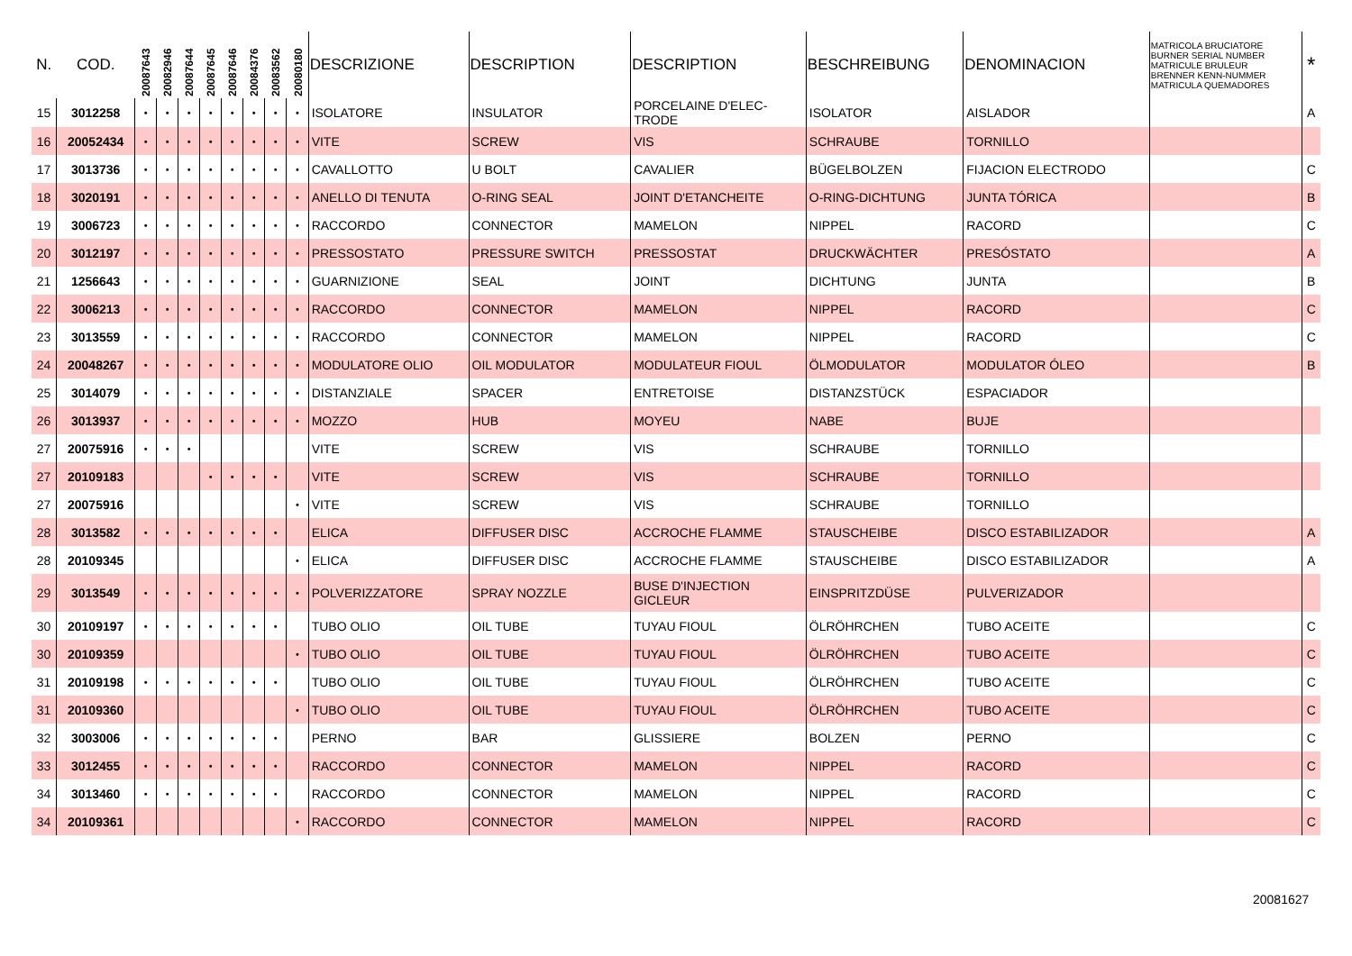| N. | COD. | 20087643 | 20082946 | 20087644 | 20087645 | 20087646 | 20084376 | 20083562 | 20080180 | DESCRIZIONE | DESCRIPTION | DESCRIPTION | BESCHREIBUNG | DENOMINACION | MATRICOLA BRUCIATORE BURNER SERIAL NUMBER MATRICULE BRULEUR BRENNER KENN-NUMMER MATRICULA QUEMADORES | * |
| --- | --- | --- | --- | --- | --- | --- | --- | --- | --- | --- | --- | --- | --- | --- | --- | --- |
| 15 | 3012258 | • | • | • | • | • | • | • | • | ISOLATORE | INSULATOR | PORCELAINE D'ELEC- TRODE | ISOLATOR | AISLADOR | | A |
| 16 | 20052434 | • | • | • | • | • | • | • | • | VITE | SCREW | VIS | SCHRAUBE | TORNILLO | | |
| 17 | 3013736 | • | • | • | • | • | • | • | • | CAVALLOTTO | U BOLT | CAVALIER | BÜGELBOLZEN | FIJACION ELECTRODO | | C |
| 18 | 3020191 | • | • | • | • | • | • | • | • | ANELLO DI TENUTA | O-RING SEAL | JOINT D'ETANCHEITE | O-RING-DICHTUNG | JUNTA TÓRICA | | B |
| 19 | 3006723 | • | • | • | • | • | • | • | • | RACCORDO | CONNECTOR | MAMELON | NIPPEL | RACORD | | C |
| 20 | 3012197 | • | • | • | • | • | • | • | • | PRESSOSTATO | PRESSURE SWITCH | PRESSOSTAT | DRUCKWÄCHTER | PRESÓSTATO | | A |
| 21 | 1256643 | • | • | • | • | • | • | • | • | GUARNIZIONE | SEAL | JOINT | DICHTUNG | JUNTA | | B |
| 22 | 3006213 | • | • | • | • | • | • | • | • | RACCORDO | CONNECTOR | MAMELON | NIPPEL | RACORD | | C |
| 23 | 3013559 | • | • | • | • | • | • | • | • | RACCORDO | CONNECTOR | MAMELON | NIPPEL | RACORD | | C |
| 24 | 20048267 | • | • | • | • | • | • | • | • | MODULATORE OLIO | OIL MODULATOR | MODULATEUR FIOUL | ÖLMODULATOR | MODULATOR ÓLEO | | B |
| 25 | 3014079 | • | • | • | • | • | • | • | • | DISTANZIALE | SPACER | ENTRETOISE | DISTANZSTÜCK | ESPACIADOR | | |
| 26 | 3013937 | • | • | • | • | • | • | • | • | MOZZO | HUB | MOYEU | NABE | BUJE | | |
| 27 | 20075916 | • | • | • | | | | | | VITE | SCREW | VIS | SCHRAUBE | TORNILLO | | |
| 27 | 20109183 | | | | • | • | • | • | | VITE | SCREW | VIS | SCHRAUBE | TORNILLO | | |
| 27 | 20075916 | | | | | | | | • | VITE | SCREW | VIS | SCHRAUBE | TORNILLO | | |
| 28 | 3013582 | • | • | • | • | • | • | • | | ELICA | DIFFUSER DISC | ACCROCHE FLAMME | STAUSCHEIBE | DISCO ESTABILIZADOR | | A |
| 28 | 20109345 | | | | | | | | • | ELICA | DIFFUSER DISC | ACCROCHE FLAMME | STAUSCHEIBE | DISCO ESTABILIZADOR | | A |
| 29 | 3013549 | • | • | • | • | • | • | • | • | POLVERIZZATORE | SPRAY NOZZLE | BUSE D'INJECTION GICLEUR | EINSPRITZDÜSE | PULVERIZADOR | | |
| 30 | 20109197 | • | • | • | • | • | • | • | | TUBO OLIO | OIL TUBE | TUYAU FIOUL | ÖLRÖHRCHEN | TUBO ACEITE | | C |
| 30 | 20109359 | | | | | | | | • | TUBO OLIO | OIL TUBE | TUYAU FIOUL | ÖLRÖHRCHEN | TUBO ACEITE | | C |
| 31 | 20109198 | • | • | • | • | • | • | • | | TUBO OLIO | OIL TUBE | TUYAU FIOUL | ÖLRÖHRCHEN | TUBO ACEITE | | C |
| 31 | 20109360 | | | | | | | | • | TUBO OLIO | OIL TUBE | TUYAU FIOUL | ÖLRÖHRCHEN | TUBO ACEITE | | C |
| 32 | 3003006 | • | • | • | • | • | • | • | | PERNO | BAR | GLISSIERE | BOLZEN | PERNO | | C |
| 33 | 3012455 | • | • | • | • | • | • | • | | RACCORDO | CONNECTOR | MAMELON | NIPPEL | RACORD | | C |
| 34 | 3013460 | • | • | • | • | • | • | • | | RACCORDO | CONNECTOR | MAMELON | NIPPEL | RACORD | | C |
| 34 | 20109361 | | | | | | | | • | RACCORDO | CONNECTOR | MAMELON | NIPPEL | RACORD | | C |
20081627